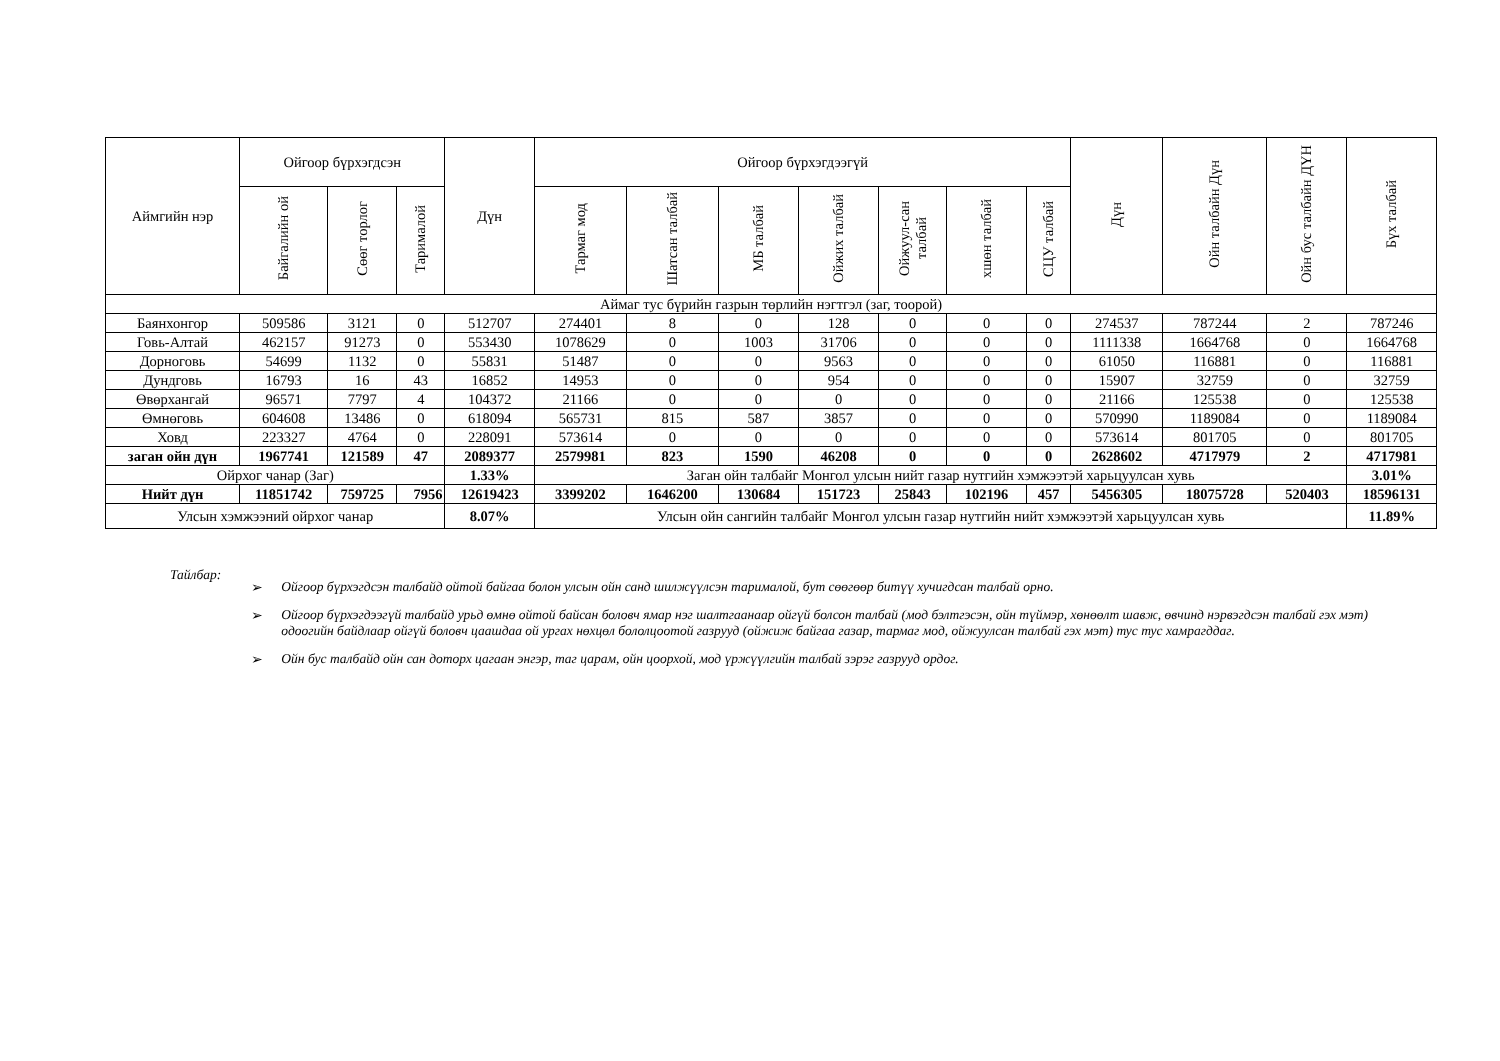| Аймгийн нэр | Ойгоор бүрхэгдсэн | | | Дүн | Ойгоор бүрхэгдээгүй | | | | | | | Дүн | Ойн талбайн Дүн | Ойн бус талбайн ДҮН | Бүх талбай |
| --- | --- | --- | --- | --- | --- | --- | --- | --- | --- | --- | --- | --- | --- | --- | --- |
| | Байгалийн ой | Сөөг торлог | Тарималой | | Тармаг мод | Шатсан талбай | МБ талбай | Ойжих талбай | Ойжуул-сан талбай | хшөн талбай | СЦУ талбай | | | | |
| Аймаг тус бүрийн газрын төрлийн нэгтгэл (заг, тоорой) | | | | | | | | | | | | | | | |
| Баянхонгор | 509586 | 3121 | 0 | 512707 | 274401 | 8 | 0 | 128 | 0 | 0 | 0 | 274537 | 787244 | 2 | 787246 |
| Говь-Алтай | 462157 | 91273 | 0 | 553430 | 1078629 | 0 | 1003 | 31706 | 0 | 0 | 0 | 1111338 | 1664768 | 0 | 1664768 |
| Дорноговь | 54699 | 1132 | 0 | 55831 | 51487 | 0 | 0 | 9563 | 0 | 0 | 0 | 61050 | 116881 | 0 | 116881 |
| Дундговь | 16793 | 16 | 43 | 16852 | 14953 | 0 | 0 | 954 | 0 | 0 | 0 | 15907 | 32759 | 0 | 32759 |
| Өвөрхангай | 96571 | 7797 | 4 | 104372 | 21166 | 0 | 0 | 0 | 0 | 0 | 0 | 21166 | 125538 | 0 | 125538 |
| Өмнөговь | 604608 | 13486 | 0 | 618094 | 565731 | 815 | 587 | 3857 | 0 | 0 | 0 | 570990 | 1189084 | 0 | 1189084 |
| Ховд | 223327 | 4764 | 0 | 228091 | 573614 | 0 | 0 | 0 | 0 | 0 | 0 | 573614 | 801705 | 0 | 801705 |
| заган ойн дүн | 1967741 | 121589 | 47 | 2089377 | 2579981 | 823 | 1590 | 46208 | 0 | 0 | 0 | 2628602 | 4717979 | 2 | 4717981 |
| Ойрхог чанар (Заг) | | | | 1.33% | Заган ойн талбайг Монгол улсын нийт газар нутгийн хэмжээтэй харьцуулсан хувь | | | | | | | | | | 3.01% |
| Нийт дүн | 11851742 | 759725 | 7956 | 12619423 | 3399202 | 1646200 | 130684 | 151723 | 25843 | 102196 | 457 | 5456305 | 18075728 | 520403 | 18596131 |
| Улсын хэмжээний ойрхог чанар | | | | 8.07% | Улсын ойн сангийн талбайг Монгол улсын газар нутгийн нийт хэмжээтэй харьцуулсан хувь | | | | | | | | | | 11.89% |
Тайлбар:
➢ Ойгоор бүрхэгдсэн талбайд ойтой байгаа болон улсын ойн санд шилжүүлсэн тарималой, бут сөөгөөр битүү хучигдсан талбай орно.
➢ Ойгоор бүрхэгдээгүй талбайд урьд өмнө ойтой байсан боловч ямар нэг шалтгаанаар ойгүй болсон талбай (мод бэлтгэсэн, ойн түймэр, хөнөөлт шавж, өвчинд нэрвэгдсэн талбай гэх мэт) одоогийн байдлаар ойгүй боловч цаашдаа ой ургах нөхцөл бололцоотой газрууд (ойжиж байгаа газар, тармаг мод, ойжуулсан талбай гэх мэт) тус тус хамрагддаг.
➢ Ойн бус талбайд ойн сан доторх цагаан энгэр, таг царам, ойн цоорхой, мод үржүүлгийн талбай зэрэг газрууд ордог.